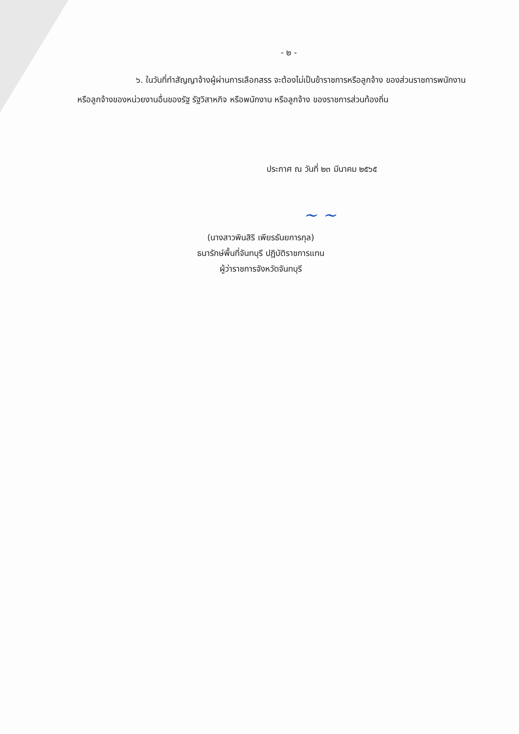- ๒ -
๖. ในวันที่ทำสัญญาจ้างผู้ผ่านการเลือกสรร จะต้องไม่เป็นข้าราชการหรือลูกจ้าง ของส่วนราชการพนักงานหรือลูกจ้างของหน่วยงานอื่นของรัฐ รัฐวิสาหกิจ หรือพนักงาน หรือลูกจ้าง ของราชการส่วนท้องถิ่น
ประกาศ ณ วันที่ ๒๓ มีนาคม ๒๕๖๕
~ ~
(นางสาวพินสิริ เพียรธันยการกุล)
ธนารักษ์พื้นที่จันทบุรี ปฏิบัติราชการแทน
ผู้ว่าราชการจังหวัดจันทบุรี